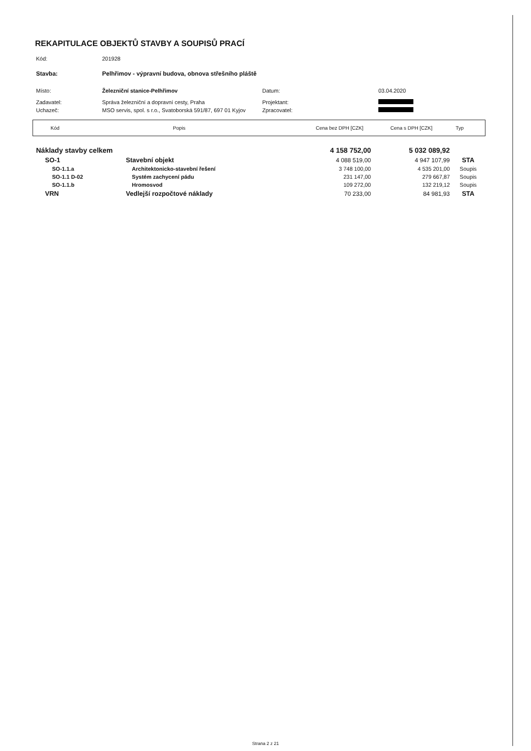REKAPITULACE OBJEKTŮ STAVBY A SOUPISŮ PRACÍ
| Kód: | 201928 | | |
| Stavba: | Pelhřimov - výpravní budova, obnova střešního pláště | | |
| Místo: | Železniční stanice-Pelhřimov | Datum: | 03.04.2020 |
| Zadavatel: | Správa železniční a dopravní cesty, Praha | Projektant: | |
| Uchazeč: | MSO servis, spol. s r.o., Svatoborská 591/87, 697 01 Kyjov | Zpracovatel: | |
| Kód | Popis | Cena bez DPH [CZK] | Cena s DPH [CZK] | Typ |
| --- | --- | --- | --- | --- |
| Náklady stavby celkem | | 4 158 752,00 | 5 032 089,92 | |
| SO-1 | Stavební objekt | 4 088 519,00 | 4 947 107,99 | STA |
| SO-1.1.a | Architektonicko-stavební řešení | 3 748 100,00 | 4 535 201,00 | Soupis |
| SO-1.1 D-02 | Systém zachycení pádu | 231 147,00 | 279 667,87 | Soupis |
| SO-1.1.b | Hromosvod | 109 272,00 | 132 219,12 | Soupis |
| VRN | Vedlejší rozpočtové náklady | 70 233,00 | 84 981,93 | STA |
Strana 2 z 21